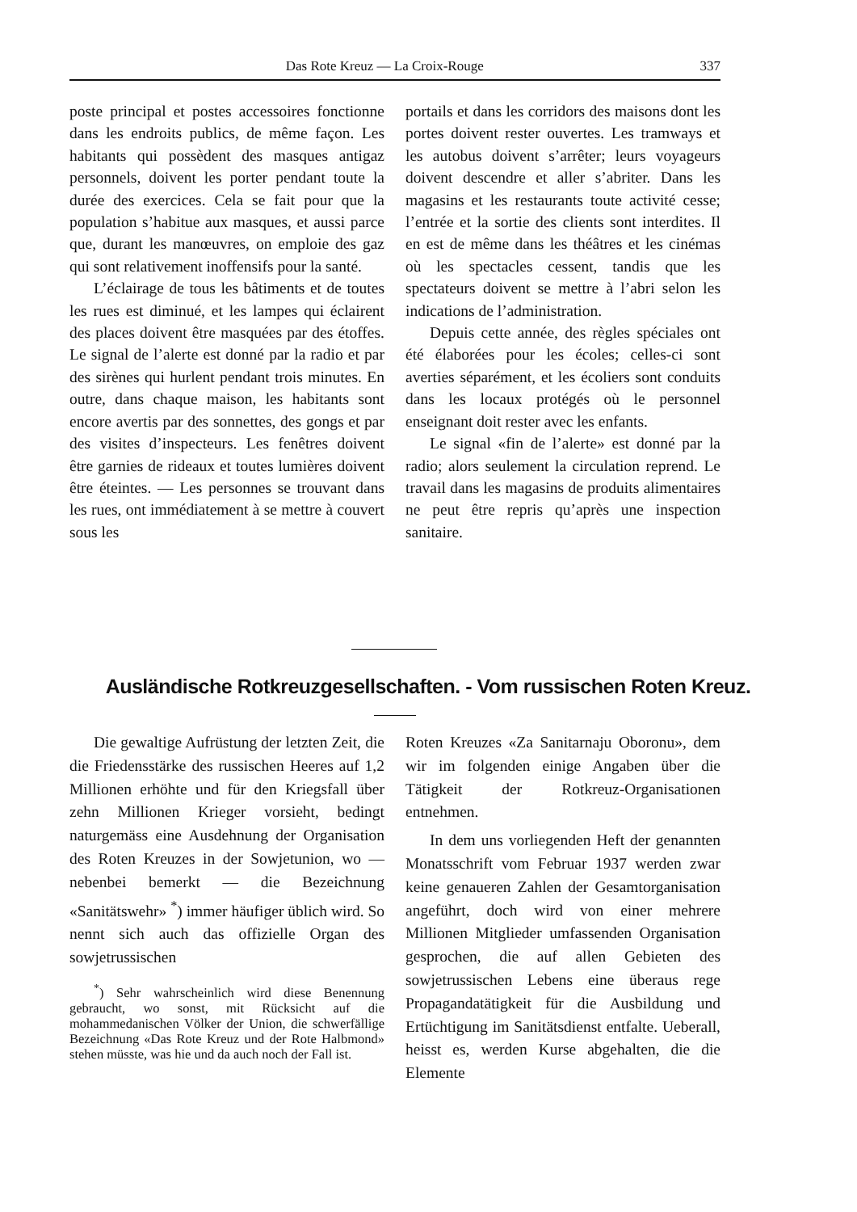Das Rote Kreuz — La Croix-Rouge 337
poste principal et postes accessoires fonctionne dans les endroits publics, de même façon. Les habitants qui possèdent des masques antigaz personnels, doivent les porter pendant toute la durée des exercices. Cela se fait pour que la population s’habitue aux masques, et aussi parce que, durant les manœuvres, on emploie des gaz qui sont relativement inoffensifs pour la santé.
L’éclairage de tous les bâtiments et de toutes les rues est diminué, et les lampes qui éclairent des places doivent être masquées par des étoffes. Le signal de l’alerte est donné par la radio et par des sirènes qui hurlent pendant trois minutes. En outre, dans chaque maison, les habitants sont encore avertis par des sonnettes, des gongs et par des visites d’inspecteurs. Les fenêtres doivent être garnies de rideaux et toutes lumières doivent être éteintes. — Les personnes se trouvant dans les rues, ont immédiatement à se mettre à couvert sous les
portails et dans les corridors des maisons dont les portes doivent rester ouvertes. Les tramways et les autobus doivent s’arrêter; leurs voyageurs doivent descendre et aller s’abriter. Dans les magasins et les restaurants toute activité cesse; l’entrée et la sortie des clients sont interdites. Il en est de même dans les théâtres et les cinémas où les spectacles cessent, tandis que les spectateurs doivent se mettre à l’abri selon les indications de l’administration.
Depuis cette année, des règles spéciales ont été élaborées pour les écoles; celles-ci sont averties séparément, et les écoliers sont conduits dans les locaux protégés où le personnel enseignant doit rester avec les enfants.
Le signal «fin de l’alerte» est donné par la radio; alors seulement la circulation reprend. Le travail dans les magasins de produits alimentaires ne peut être repris qu’après une inspection sanitaire.
Ausländische Rotkreuzgesellschaften. - Vom russischen Roten Kreuz.
Die gewaltige Aufrüstung der letzten Zeit, die die Friedensstärke des russischen Heeres auf 1,2 Millionen erhöhte und für den Kriegsfall über zehn Millionen Krieger vorsieht, bedingt naturgemäss eine Ausdehnung der Organisation des Roten Kreuzes in der Sowjetunion, wo — nebenbei bemerkt — die Bezeichnung «Sanitätswehr» <sup>*</sup>) immer häufiger üblich wird. So nennt sich auch das offizielle Organ des sowjetrussischen
<sup>*</sup>) Sehr wahrscheinlich wird diese Benennung gebraucht, wo sonst, mit Rücksicht auf die mohammedanischen Völker der Union, die schwerfällige Bezeichnung «Das Rote Kreuz und der Rote Halbmond» stehen müsste, was hie und da auch noch der Fall ist.
Roten Kreuzes «Za Sanitarnaju Oboronu», dem wir im folgenden einige Angaben über die Tätigkeit der Rotkreuz-Organisationen entnehmen.
In dem uns vorliegenden Heft der genannten Monatsschrift vom Februar 1937 werden zwar keine genaueren Zahlen der Gesamtorganisation angeführt, doch wird von einer mehrere Millionen Mitglieder umfassenden Organisation gesprochen, die auf allen Gebieten des sowjetrussischen Lebens eine überaus rege Propagandatätigkeit für die Ausbildung und Ertüchtigung im Sanitätsdienst entfalte. Ueberall, heisst es, werden Kurse abgehalten, die die Elemente